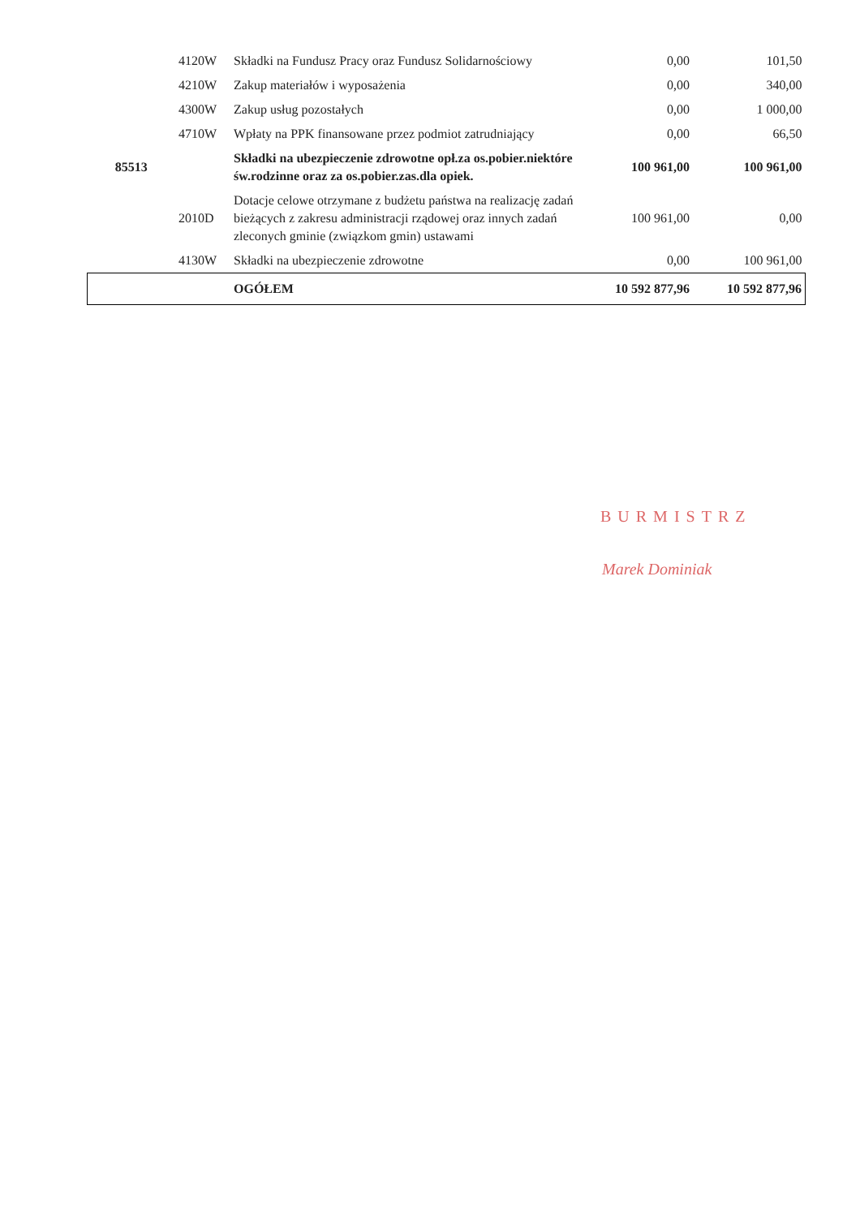| | 4120W | Składki na Fundusz Pracy oraz Fundusz Solidarnościowy | 0,00 | 101,50 |
| | 4210W | Zakup materiałów i wyposażenia | 0,00 | 340,00 |
| | 4300W | Zakup usług pozostałych | 0,00 | 1 000,00 |
| | 4710W | Wpłaty na PPK finansowane przez podmiot zatrudniający | 0,00 | 66,50 |
| 85513 | | Składki na ubezpieczenie zdrowotne opł.za os.pobier.niektóre św.rodzinne oraz za os.pobier.zas.dla opiek. | 100 961,00 | 100 961,00 |
| | 2010D | Dotacje celowe otrzymane z budżetu państwa na realizację zadań bieżących z zakresu administracji rządowej oraz innych zadań zleconych gminie (związkom gmin) ustawami | 100 961,00 | 0,00 |
| | 4130W | Składki na ubezpieczenie zdrowotne | 0,00 | 100 961,00 |
| | | OGÓŁEM | 10 592 877,96 | 10 592 877,96 |
BURMISTRZ
Marek Dominiak